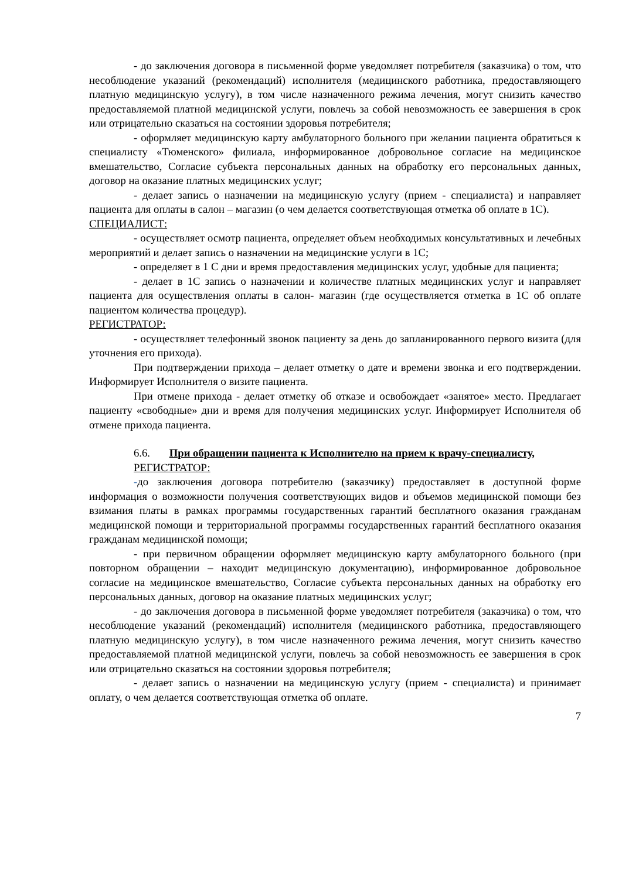- до заключения договора в письменной форме уведомляет потребителя (заказчика) о том, что несоблюдение указаний (рекомендаций) исполнителя (медицинского работника, предоставляющего платную медицинскую услугу), в том числе назначенного режима лечения, могут снизить качество предоставляемой платной медицинской услуги, повлечь за собой невозможность ее завершения в срок или отрицательно сказаться на состоянии здоровья потребителя;
- оформляет медицинскую карту амбулаторного больного при желании пациента обратиться к специалисту «Тюменского» филиала, информированное добровольное согласие на медицинское вмешательство, Согласие субъекта персональных данных на обработку его персональных данных, договор на оказание платных медицинских услуг;
- делает запись о назначении на медицинскую услугу (прием - специалиста) и направляет пациента для оплаты в салон – магазин (о чем делается соответствующая отметка об оплате в 1С).
СПЕЦИАЛИСТ:
- осуществляет осмотр пациента, определяет объем необходимых консультативных и лечебных мероприятий и делает запись о назначении на медицинские услуги в 1С;
- определяет в 1 С дни и время предоставления медицинских услуг, удобные для пациента;
- делает в 1С запись о назначении и количестве платных медицинских услуг и направляет пациента для осуществления оплаты в салон- магазин (где осуществляется отметка в 1С об оплате пациентом количества процедур).
РЕГИСТРАТОР:
- осуществляет телефонный звонок пациенту за день до запланированного первого визита (для уточнения его прихода).
При подтверждении прихода – делает отметку о дате и времени звонка и его подтверждении. Информирует Исполнителя о визите пациента.
При отмене прихода - делает отметку об отказе и освобождает «занятое» место. Предлагает пациенту «свободные» дни и время для получения медицинских услуг. Информирует Исполнителя об отмене прихода пациента.
6.6. При обращении пациента к Исполнителю на прием к врачу-специалисту,
РЕГИСТРАТОР:
-до заключения договора потребителю (заказчику) предоставляет в доступной форме информация о возможности получения соответствующих видов и объемов медицинской помощи без взимания платы в рамках программы государственных гарантий бесплатного оказания гражданам медицинской помощи и территориальной программы государственных гарантий бесплатного оказания гражданам медицинской помощи;
- при первичном обращении оформляет медицинскую карту амбулаторного больного (при повторном обращении – находит медицинскую документацию), информированное добровольное согласие на медицинское вмешательство, Согласие субъекта персональных данных на обработку его персональных данных, договор на оказание платных медицинских услуг;
- до заключения договора в письменной форме уведомляет потребителя (заказчика) о том, что несоблюдение указаний (рекомендаций) исполнителя (медицинского работника, предоставляющего платную медицинскую услугу), в том числе назначенного режима лечения, могут снизить качество предоставляемой платной медицинской услуги, повлечь за собой невозможность ее завершения в срок или отрицательно сказаться на состоянии здоровья потребителя;
- делает запись о назначении на медицинскую услугу (прием - специалиста) и принимает оплату, о чем делается соответствующая отметка об оплате.
7